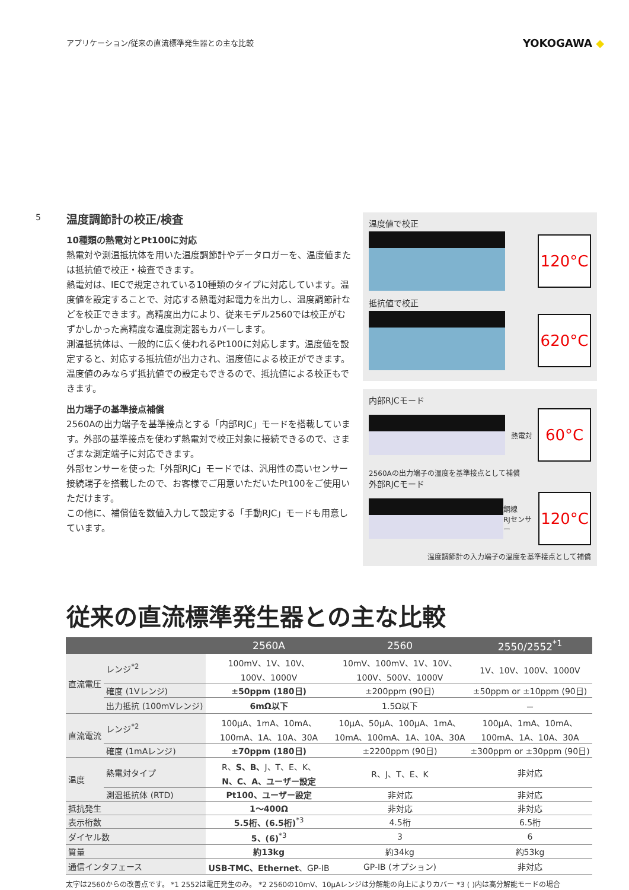アプリケーション/従来の直流標準発生器との主な比較
YOKOGAWA ◆
5
温度調節計の校正/検査
10種類の熱電対とPt100に対応
熱電対や測温抵抗体を用いた温度調節計やデータロガーを、温度値または抵抗値で校正・検査できます。
熱電対は、IECで規定されている10種類のタイプに対応しています。温度値を設定することで、対応する熱電対起電力を出力し、温度調節計などを校正できます。高精度出力により、従来モデル2560では校正がむずかしかった高精度な温度測定器もカバーします。
測温抵抗体は、一般的に広く使われるPt100に対応します。温度値を設定すると、対応する抵抗値が出力され、温度値による校正ができます。温度値のみならず抵抗値での設定もできるので、抵抗値による校正もできます。
出力端子の基準接点補償
2560Aの出力端子を基準接点とする「内部RJC」モードを搭載しています。外部の基準接点を使わず熱電対で校正対象に接続できるので、さまざまな測定端子に対応できます。
外部センサーを使った「外部RJC」モードでは、汎用性の高いセンサー接続端子を搭載したので、お客様でご用意いただいたPt100をご使用いただけます。
この他に、補償値を数値入力して設定する「手動RJC」モードも用意しています。
温度値で校正
120°C
抵抗値で校正
620°C
内部RJCモード
熱電対
60°C
2560Aの出力端子の温度を基準接点として補償
外部RJCモード
銅線
RJセンサー
120°C
温度調節計の入力端子の温度を基準接点として補償
従来の直流標準発生器との主な比較
| | | 2560A | 2560 | 2550/2552<sup>*1</sup> |
| --- | --- | --- | --- | --- |
| 直流電圧 | レンジ<sup>*2</sup> | 100mV、1V、10V、 100V、1000V | 10mV、100mV、1V、10V、 100V、500V、1000V | 1V、10V、100V、1000V |
| | 確度 (1Vレンジ) | ±50ppm (180日) | ±200ppm (90日) | ±50ppm or ±10ppm (90日) |
| | 出力抵抗 (100mVレンジ) | 6mΩ以下 | 1.5Ω以下 | － |
| 直流電流 | レンジ<sup>*2</sup> | 100μA、1mA、10mA、 100mA、1A、10A、30A | 10μA、50μA、100μA、1mA、 10mA、100mA、1A、10A、30A | 100μA、1mA、10mA、 100mA、1A、10A、30A |
| | 確度 (1mAレンジ) | ±70ppm (180日) | ±2200ppm (90日) | ±300ppm or ±30ppm (90日) |
| 温度 | 熱電対タイプ | R、 S、B、 J、T、E、K、 N、C、A、ユーザー設定 | R、J、T、E、K | 非対応 |
| | 測温抵抗体 (RTD) | Pt100、ユーザー設定 | 非対応 | 非対応 |
| 抵抗発生 | | 1～400Ω | 非対応 | 非対応 |
| 表示桁数 | | 5.5桁、(6.5桁)<sup>*3</sup> | 4.5桁 | 6.5桁 |
| ダイヤル数 | | 5、(6)<sup>*3</sup> | 3 | 6 |
| 質量 | | 約13kg | 約34kg | 約53kg |
| 通信インタフェース | | USB-TMC、Ethernet 、GP-IB | GP-IB (オプション) | 非対応 |
太字は2560からの改善点です。 *1 2552は電圧発生のみ。 *2 2560の10mV、10μAレンジは分解能の向上によりカバー *3 ( )内は高分解能モードの場合